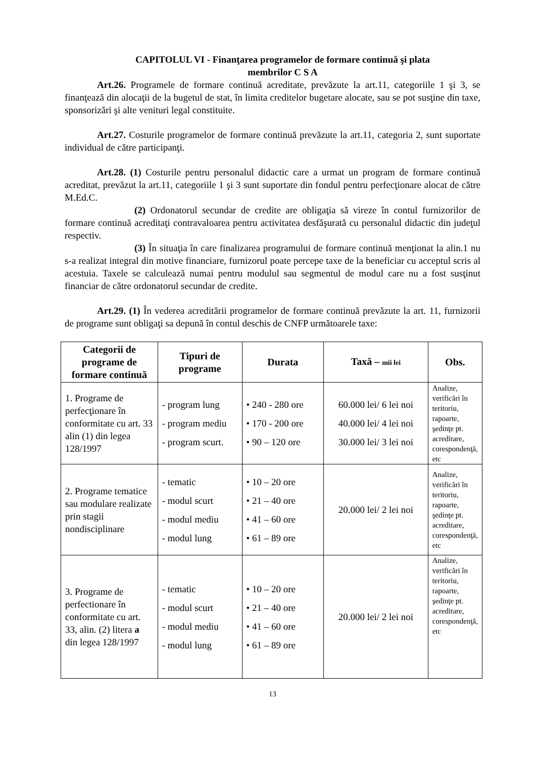CAPITOLUL VI - Finanţarea programelor de formare continuă şi plata
membrilor C S A
Art.26. Programele de formare continuă acreditate, prevăzute la art.11, categoriile 1 şi 3, se finanţează din alocaţii de la bugetul de stat, în limita creditelor bugetare alocate, sau se pot susţine din taxe, sponsorizări şi alte venituri legal constituite.
Art.27. Costurile programelor de formare continuă prevăzute la art.11, categoria 2, sunt suportate individual de către participanţi.
Art.28. (1) Costurile pentru personalul didactic care a urmat un program de formare continuă acreditat, prevăzut la art.11, categoriile 1 şi 3 sunt suportate din fondul pentru perfecţionare alocat de către M.Ed.C.
(2) Ordonatorul secundar de credite are obligaţia să vireze în contul furnizorilor de formare continuă acreditaţi contravaloarea pentru activitatea desfăşurată cu personalul didactic din judeţul respectiv.
(3) În situaţia în care finalizarea programului de formare continuă menţionat la alin.1 nu s-a realizat integral din motive financiare, furnizorul poate percepe taxe de la beneficiar cu acceptul scris al acestuia. Taxele se calculează numai pentru modulul sau segmentul de modul care nu a fost susţinut financiar de către ordonatorul secundar de credite.
Art.29. (1) În vederea acreditării programelor de formare continuă prevăzute la art. 11, furnizorii de programe sunt obligaţi sa depună în contul deschis de CNFP următoarele taxe:
| Categorii de programe de formare continuă | Tipuri de programe | Durata | Taxă – mii lei | Obs. |
| --- | --- | --- | --- | --- |
| 1. Programe de perfecţionare în conformitate cu art. 33 alin (1) din legea 128/1997 | - program lung - program mediu - program scurt. | • 240 - 280 ore • 170 - 200 ore • 90 – 120 ore | 60.000 lei/ 6 lei noi 40.000 lei/ 4 lei noi 30.000 lei/ 3 lei noi | Analize, verificări în teritoriu, rapoarte, şedinţe pt. acreditare, corespondenţă, etc |
| 2. Programe tematice sau modulare realizate prin stagii nondisciplinare | - tematic - modul scurt - modul mediu - modul lung | • 10 – 20 ore • 21 – 40 ore • 41 – 60 ore • 61 – 89 ore | 20.000 lei/ 2 lei noi | Analize, verificări în teritoriu, rapoarte, şedinţe pt. acreditare, corespondenţă, etc |
| 3. Programe de perfectionare în conformitate cu art. 33, alin. (2) litera a din legea 128/1997 | - tematic - modul scurt - modul mediu - modul lung | • 10 – 20 ore • 21 – 40 ore • 41 – 60 ore • 61 – 89 ore | 20.000 lei/ 2 lei noi | Analize, verificări în teritoriu, rapoarte, şedinţe pt. acreditare, corespondenţă, etc |
13